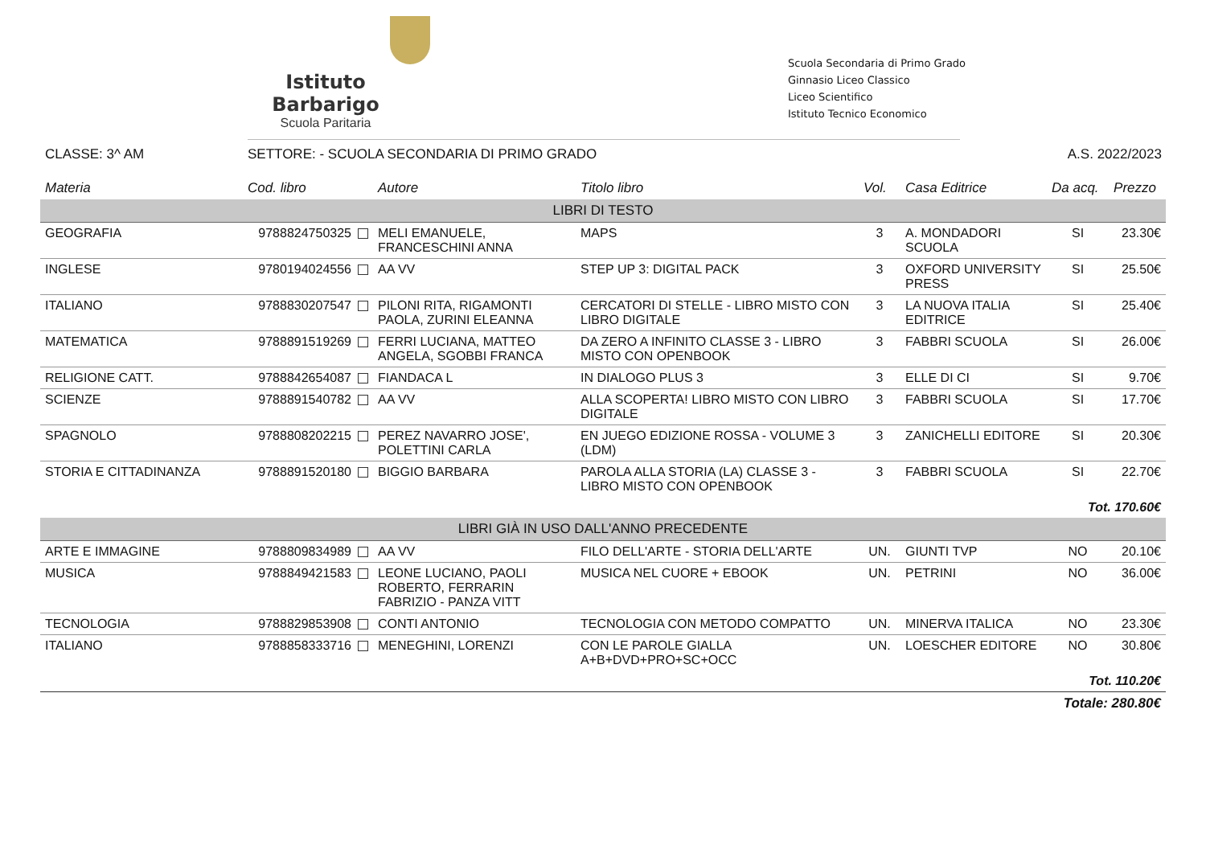Istituto Barbarigo
Scuola Paritaria
Scuola Secondaria di Primo Grado
Ginnasio Liceo Classico
Liceo Scientifico
Istituto Tecnico Economico
CLASSE: 3^ AM SETTORE: - SCUOLA SECONDARIA DI PRIMO GRADO
A.S. 2022/2023
| Materia | Cod. libro | Autore | Titolo libro | Vol. | Casa Editrice | Da acq. | Prezzo |
| --- | --- | --- | --- | --- | --- | --- | --- |
| LIBRI DI TESTO | | | | | | | |
| GEOGRAFIA | 9788824750325 | MELI EMANUELE, FRANCESCHINI ANNA | MAPS | 3 | A. MONDADORI SCUOLA | SI | 23.30€ |
| INGLESE | 9780194024556 | AA VV | STEP UP 3: DIGITAL PACK | 3 | OXFORD UNIVERSITY PRESS | SI | 25.50€ |
| ITALIANO | 9788830207547 | PILONI RITA, RIGAMONTI PAOLA, ZURINI ELEANNA | CERCATORI DI STELLE - LIBRO MISTO CON LIBRO DIGITALE | 3 | LA NUOVA ITALIA EDITRICE | SI | 25.40€ |
| MATEMATICA | 9788891519269 | FERRI LUCIANA, MATTEO ANGELA, SGOBBI FRANCA | DA ZERO A INFINITO CLASSE 3 - LIBRO MISTO CON OPENBOOK | 3 | FABBRI SCUOLA | SI | 26.00€ |
| RELIGIONE CATT. | 9788842654087 | FIANDACA L | IN DIALOGO PLUS 3 | 3 | ELLE DI CI | SI | 9.70€ |
| SCIENZE | 9788891540782 | AA VV | ALLA SCOPERTA! LIBRO MISTO CON LIBRO DIGITALE | 3 | FABBRI SCUOLA | SI | 17.70€ |
| SPAGNOLO | 9788808202215 | PEREZ NAVARRO JOSE', POLETTINI CARLA | EN JUEGO EDIZIONE ROSSA - VOLUME 3 (LDM) | 3 | ZANICHELLI EDITORE | SI | 20.30€ |
| STORIA E CITTADINANZA | 9788891520180 | BIGGIO BARBARA | PAROLA ALLA STORIA (LA) CLASSE 3 - LIBRO MISTO CON OPENBOOK | 3 | FABBRI SCUOLA | SI | 22.70€ |
| Tot. 170.60€ | | | | | | | |
| LIBRI GIÀ IN USO DALL'ANNO PRECEDENTE | | | | | | | |
| ARTE E IMMAGINE | 9788809834989 | AA VV | FILO DELL'ARTE - STORIA DELL'ARTE | UN. | GIUNTI TVP | NO | 20.10€ |
| MUSICA | 9788849421583 | LEONE LUCIANO, PAOLI ROBERTO, FERRARIN FABRIZIO - PANZA VITT | MUSICA NEL CUORE + EBOOK | UN. | PETRINI | NO | 36.00€ |
| TECNOLOGIA | 9788829853908 | CONTI ANTONIO | TECNOLOGIA CON METODO COMPATTO | UN. | MINERVA ITALICA | NO | 23.30€ |
| ITALIANO | 9788858333716 | MENEGHINI, LORENZI | CON LE PAROLE GIALLA A+B+DVD+PRO+SC+OCC | UN. | LOESCHER EDITORE | NO | 30.80€ |
| Tot. 110.20€ | | | | | | | |
| Totale: 280.80€ | | | | | | | |